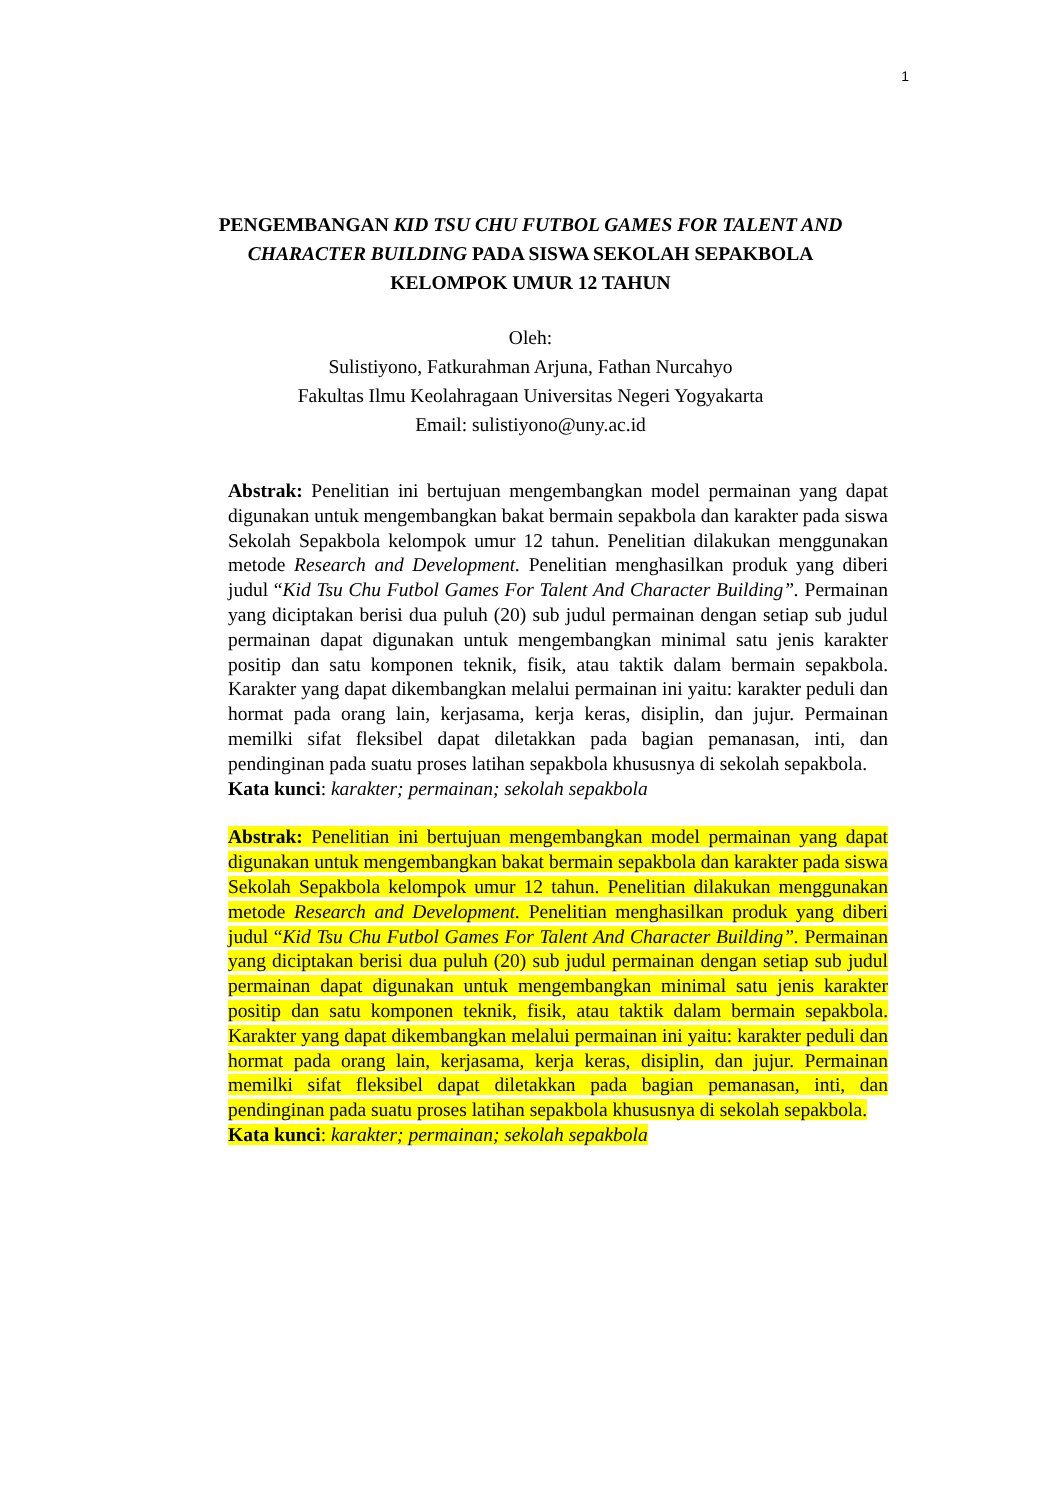1
PENGEMBANGAN KID TSU CHU FUTBOL GAMES FOR TALENT AND
CHARACTER BUILDING PADA SISWA SEKOLAH SEPAKBOLA
KELOMPOK UMUR 12 TAHUN
Oleh:
Sulistiyono, Fatkurahman Arjuna, Fathan Nurcahyo
Fakultas Ilmu Keolahragaan Universitas Negeri Yogyakarta
Email: sulistiyono@uny.ac.id
Abstrak: Penelitian ini bertujuan mengembangkan model permainan yang dapat digunakan untuk mengembangkan bakat bermain sepakbola dan karakter pada siswa Sekolah Sepakbola kelompok umur 12 tahun. Penelitian dilakukan menggunakan metode Research and Development. Penelitian menghasilkan produk yang diberi judul “Kid Tsu Chu Futbol Games For Talent And Character Building”. Permainan yang diciptakan berisi dua puluh (20) sub judul permainan dengan setiap sub judul permainan dapat digunakan untuk mengembangkan minimal satu jenis karakter positip dan satu komponen teknik, fisik, atau taktik dalam bermain sepakbola. Karakter yang dapat dikembangkan melalui permainan ini yaitu: karakter peduli dan hormat pada orang lain, kerjasama, kerja keras, disiplin, dan jujur. Permainan memilki sifat fleksibel dapat diletakkan pada bagian pemanasan, inti, dan pendinginan pada suatu proses latihan sepakbola khususnya di sekolah sepakbola.
Kata kunci: karakter; permainan; sekolah sepakbola
Abstrak: Penelitian ini bertujuan mengembangkan model permainan yang dapat digunakan untuk mengembangkan bakat bermain sepakbola dan karakter pada siswa Sekolah Sepakbola kelompok umur 12 tahun. Penelitian dilakukan menggunakan metode Research and Development. Penelitian menghasilkan produk yang diberi judul “Kid Tsu Chu Futbol Games For Talent And Character Building”. Permainan yang diciptakan berisi dua puluh (20) sub judul permainan dengan setiap sub judul permainan dapat digunakan untuk mengembangkan minimal satu jenis karakter positip dan satu komponen teknik, fisik, atau taktik dalam bermain sepakbola. Karakter yang dapat dikembangkan melalui permainan ini yaitu: karakter peduli dan hormat pada orang lain, kerjasama, kerja keras, disiplin, dan jujur. Permainan memilki sifat fleksibel dapat diletakkan pada bagian pemanasan, inti, dan pendinginan pada suatu proses latihan sepakbola khususnya di sekolah sepakbola.
Kata kunci: karakter; permainan; sekolah sepakbola